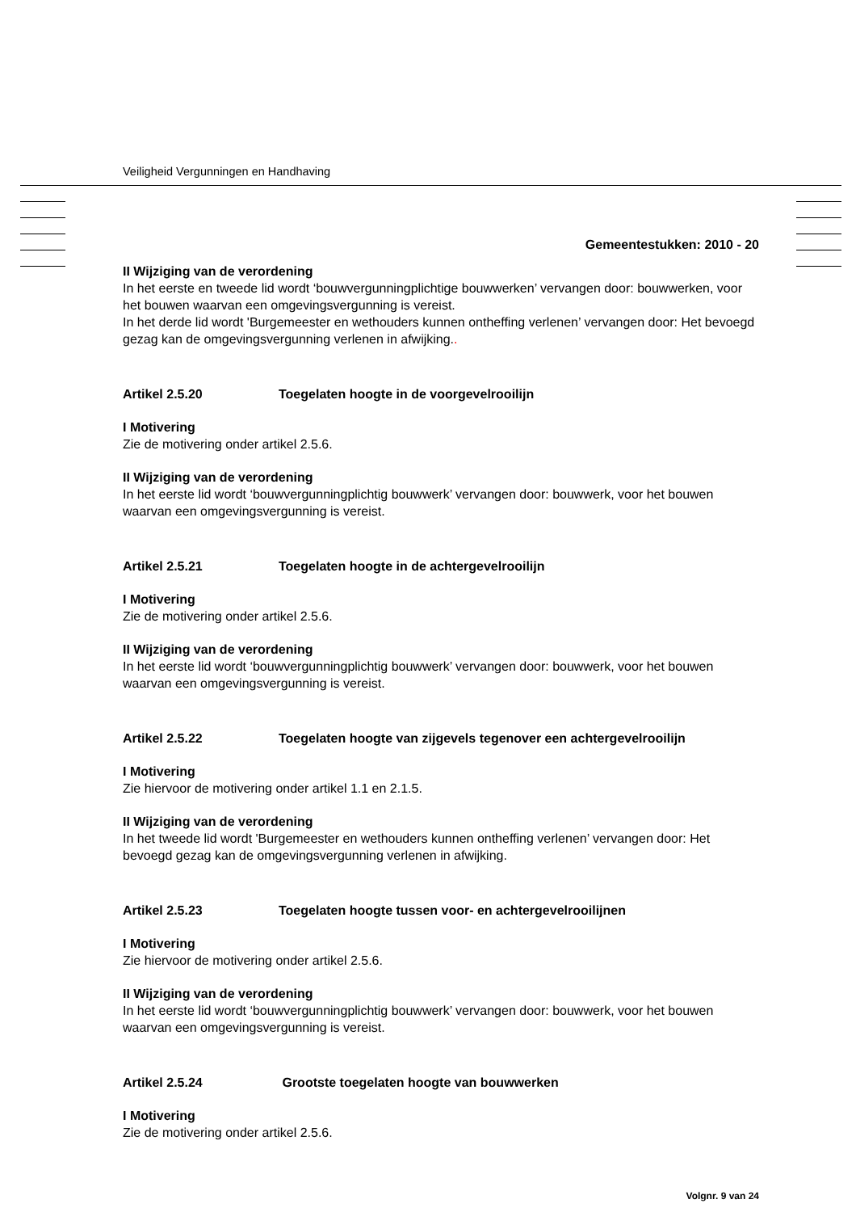Veiligheid Vergunningen en Handhaving
Gemeentestukken: 2010 - 20
II Wijziging van de verordening
In het eerste en tweede lid wordt ‘bouwvergunningplichtige bouwwerken’ vervangen door: bouwwerken, voor het bouwen waarvan een omgevingsvergunning is vereist.
In het derde lid wordt 'Burgemeester en wethouders kunnen ontheffing verlenen’ vervangen door: Het bevoegd gezag kan de omgevingsvergunning verlenen in afwijking..
Artikel 2.5.20 Toegelaten hoogte in de voorgevelrooilijn
I Motivering
Zie de motivering onder artikel 2.5.6.
II Wijziging van de verordening
In het eerste lid wordt ‘bouwvergunningplichtig bouwwerk’ vervangen door: bouwwerk, voor het bouwen waarvan een omgevingsvergunning is vereist.
Artikel 2.5.21 Toegelaten hoogte in de achtergevelrooilijn
I Motivering
Zie de motivering onder artikel 2.5.6.
II Wijziging van de verordening
In het eerste lid wordt ‘bouwvergunningplichtig bouwwerk’ vervangen door: bouwwerk, voor het bouwen waarvan een omgevingsvergunning is vereist.
Artikel 2.5.22 Toegelaten hoogte van zijgevels tegenover een achtergevelrooilijn
I Motivering
Zie hiervoor de motivering onder artikel 1.1 en 2.1.5.
II Wijziging van de verordening
In het tweede lid wordt 'Burgemeester en wethouders kunnen ontheffing verlenen’ vervangen door: Het bevoegd gezag kan de omgevingsvergunning verlenen in afwijking.
Artikel 2.5.23 Toegelaten hoogte tussen voor- en achtergevelrooilijnen
I Motivering
Zie hiervoor de motivering onder artikel 2.5.6.
II Wijziging van de verordening
In het eerste lid wordt ‘bouwvergunningplichtig bouwwerk’ vervangen door: bouwwerk, voor het bouwen waarvan een omgevingsvergunning is vereist.
Artikel 2.5.24 Grootste toegelaten hoogte van bouwwerken
I Motivering
Zie de motivering onder artikel 2.5.6.
Volgnr. 9 van 24